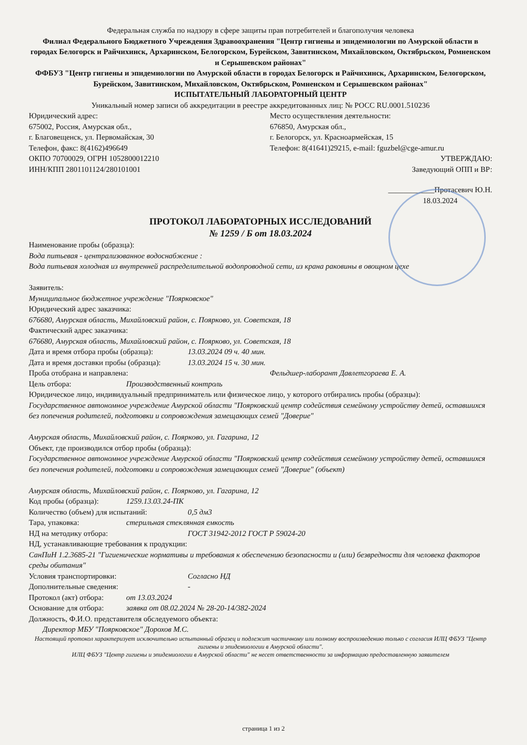Федеральная служба по надзору в сфере защиты прав потребителей и благополучия человека
Филиал Федерального Бюджетного Учреждения Здравоохранения "Центр гигиены и эпидемиологии по Амурской области в городах Белогорск и Райчихинск, Архаринском, Белогорском, Бурейском, Завитинском, Михайловском, Октябрьском, Ромненском и Серышевском районах"
ФФБУЗ "Центр гигиены и эпидемиологии по Амурской области в городах Белогорск и Райчихинск, Архаринском, Белогорском, Бурейском, Завитинском, Михайловском, Октябрьском, Ромненском и Серышевском районах"
ИСПЫТАТЕЛЬНЫЙ ЛАБОРАТОРНЫЙ ЦЕНТР
Уникальный номер записи об аккредитации в реестре аккредитованных лиц: № РОСС RU.0001.510236
Юридический адрес:
675002, Россия, Амурская обл.,
г. Благовещенск, ул. Первомайская, 30
Телефон, факс: 8(4162)496649
ОКПО 70700029, ОГРН 1052800012210
ИНН/КПП 2801101124/280101001
Место осуществления деятельности:
676850, Амурская обл.,
г. Белогорск, ул. Красноармейская, 15
Телефон: 8(41641)29215, e-mail: fguzbel@cge-amur.ru
УТВЕРЖДАЮ:
Заведующий ОПП и ВР:
____________Протасевич Ю.Н.
18.03.2024
ПРОТОКОЛ ЛАБОРАТОРНЫХ ИССЛЕДОВАНИЙ
№ 1259 / Б от 18.03.2024
Наименование пробы (образца):
Вода питьевая - централизованное водоснабжение :
Вода питьевая холодная из внутренней распределительной водопроводной сети, из крана раковины в овощном цехе
Заявитель:
Муниципальное бюджетное учреждение "Поярковское"
Юридический адрес заказчика:
676680, Амурская область, Михайловский район, с. Поярково, ул. Советская, 18
Фактический адрес заказчика:
676680, Амурская область, Михайловский район, с. Поярково, ул. Советская, 18
Дата и время отбора пробы (образца): 13.03.2024 09 ч. 40 мин.
Дата и время доставки пробы (образца): 13.03.2024 15 ч. 30 мин.
Проба отобрана и направлена: Фельдшер-лаборант Давлетгораева Е. А.
Цель отбора: Производственный контроль
Юридическое лицо, индивидуальный предприниматель или физическое лицо, у которого отбирались пробы (образцы):
Государственное автономное учреждение Амурской области "Поярковский центр содействия семейному устройству детей, оставшихся без попечения родителей, подготовки и сопровождения замещающих семей "Доверие"
Амурская область, Михайловский район, с. Поярково, ул. Гагарина, 12
Объект, где производился отбор пробы (образца):
Государственное автономное учреждение Амурской области "Поярковский центр содействия семейному устройству детей, оставшихся без попечения родителей, подготовки и сопровождения замещающих семей "Доверие" (объект)
Амурская область, Михайловский район, с. Поярково, ул. Гагарина, 12
Код пробы (образца): 1259.13.03.24-ПК
Количество (объем) для испытаний: 0,5 дм3
Тара, упаковка: стерильная стеклянная емкость
НД на методику отбора: ГОСТ 31942-2012 ГОСТ Р 59024-20
НД, устанавливающие требования к продукции:
СанПиН 1.2.3685-21 "Гигиенические нормативы и требования к обеспечению безопасности и (или) безвредности для человека факторов среды обитания"
Условия транспортировки: Согласно НД
Дополнительные сведения: -
Протокол (акт) отбора: от 13.03.2024
Основание для отбора: заявка от 08.02.2024 № 28-20-14/382-2024
Должность, Ф.И.О. представителя обследуемого объекта:
Директор МБУ "Поярковское" Дорохов М.С.
Настоящий протокол характеризует исключительно испытанный образец и подлежит частичному или полному воспроизведению только с согласия ИЛЦ ФБУЗ "Центр гигиены и эпидемиологии в Амурской области".
ИЛЦ ФБУЗ "Центр гигиены и эпидемиологии в Амурской области" не несет ответственности за информацию предоставленную заявителем
страница 1 из 2